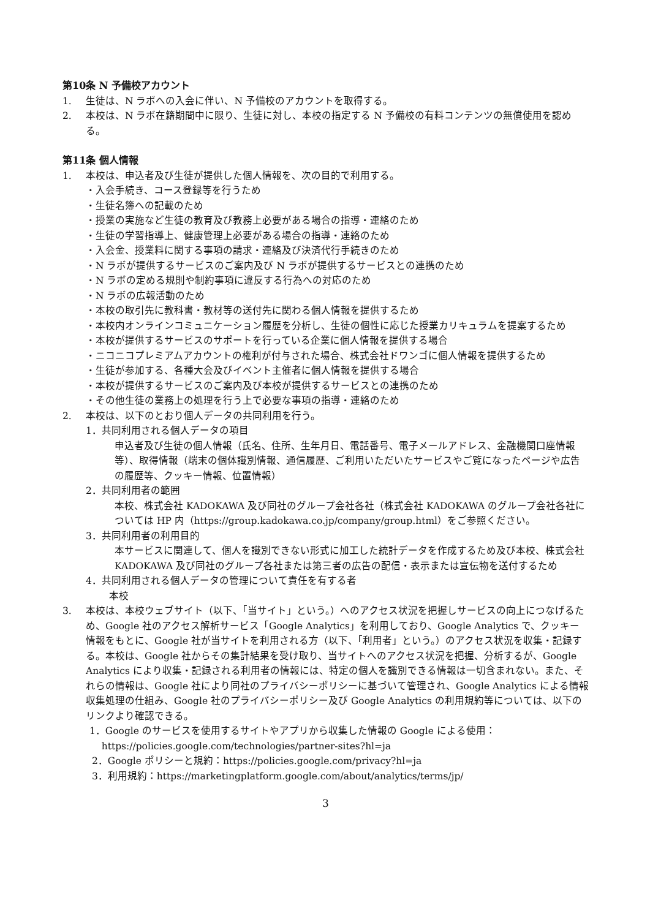第10条 N 予備校アカウント
1. 生徒は、N ラボへの入会に伴い、N 予備校のアカウントを取得する。
2. 本校は、N ラボ在籍期間中に限り、生徒に対し、本校の指定する N 予備校の有料コンテンツの無償使用を認める。
第11条 個人情報
1. 本校は、申込者及び生徒が提供した個人情報を、次の目的で利用する。
・入会手続き、コース登録等を行うため
・生徒名簿への記載のため
・授業の実施など生徒の教育及び教務上必要がある場合の指導・連絡のため
・生徒の学習指導上、健康管理上必要がある場合の指導・連絡のため
・入会金、授業料に関する事項の請求・連絡及び決済代行手続きのため
・N ラボが提供するサービスのご案内及び N ラボが提供するサービスとの連携のため
・N ラボの定める規則や制約事項に違反する行為への対応のため
・N ラボの広報活動のため
・本校の取引先に教科書・教材等の送付先に関わる個人情報を提供するため
・本校内オンラインコミュニケーション履歴を分析し、生徒の個性に応じた授業カリキュラムを提案するため
・本校が提供するサービスのサポートを行っている企業に個人情報を提供する場合
・ニコニコプレミアムアカウントの権利が付与された場合、株式会社ドワンゴに個人情報を提供するため
・生徒が参加する、各種大会及びイベント主催者に個人情報を提供する場合
・本校が提供するサービスのご案内及び本校が提供するサービスとの連携のため
・その他生徒の業務上の処理を行う上で必要な事項の指導・連絡のため
2. 本校は、以下のとおり個人データの共同利用を行う。
1．共同利用される個人データの項目
申込者及び生徒の個人情報（氏名、住所、生年月日、電話番号、電子メールアドレス、金融機関口座情報等）、取得情報（端末の個体識別情報、通信履歴、ご利用いただいたサービスやご覧になったページや広告の履歴等、クッキー情報、位置情報）
2．共同利用者の範囲
本校、株式会社 KADOKAWA 及び同社のグループ会社各社（株式会社 KADOKAWA のグループ会社各社については HP 内（https://group.kadokawa.co.jp/company/group.html）をご参照ください。
3．共同利用者の利用目的
本サービスに関連して、個人を識別できない形式に加工した統計データを作成するため及び本校、株式会社 KADOKAWA 及び同社のグループ各社または第三者の広告の配信・表示または宣伝物を送付するため
4．共同利用される個人データの管理について責任を有する者
本校
3. 本校は、本校ウェブサイト（以下、「当サイト」という。）へのアクセス状況を把握しサービスの向上につなげるため、Google 社のアクセス解析サービス「Google Analytics」を利用しており、Google Analytics で、クッキー情報をもとに、Google 社が当サイトを利用される方（以下、「利用者」という。）のアクセス状況を収集・記録する。本校は、Google 社からその集計結果を受け取り、当サイトへのアクセス状況を把握、分析するが、Google Analytics により収集・記録される利用者の情報には、特定の個人を識別できる情報は一切含まれない。また、それらの情報は、Google 社により同社のプライバシーポリシーに基づいて管理され、Google Analytics による情報収集処理の仕組み、Google 社のプライバシーポリシー及び Google Analytics の利用規約等については、以下のリンクより確認できる。
1．Google のサービスを使用するサイトやアプリから収集した情報の Google による使用：
https://policies.google.com/technologies/partner-sites?hl=ja
2．Google ポリシーと規約：https://policies.google.com/privacy?hl=ja
3．利用規約：https://marketingplatform.google.com/about/analytics/terms/jp/
3